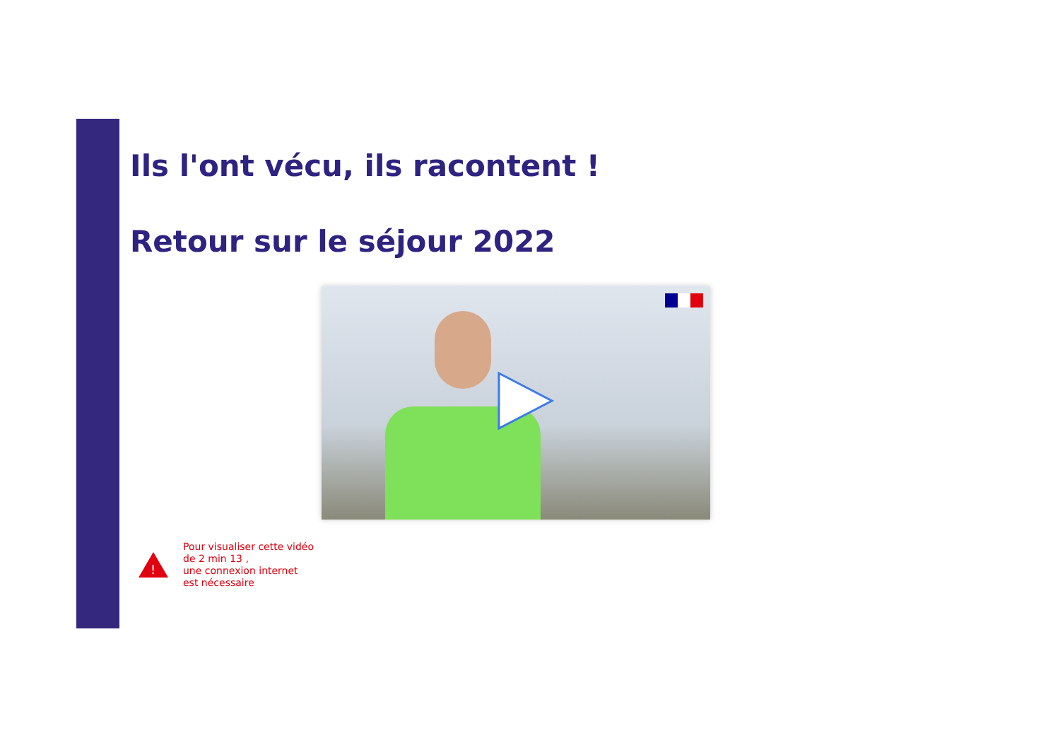Ils l'ont vécu, ils racontent !
Retour sur le séjour 2022
!
Pour visualiser cette vidéo
de 2 min 13 ,
une connexion internet
est nécessaire